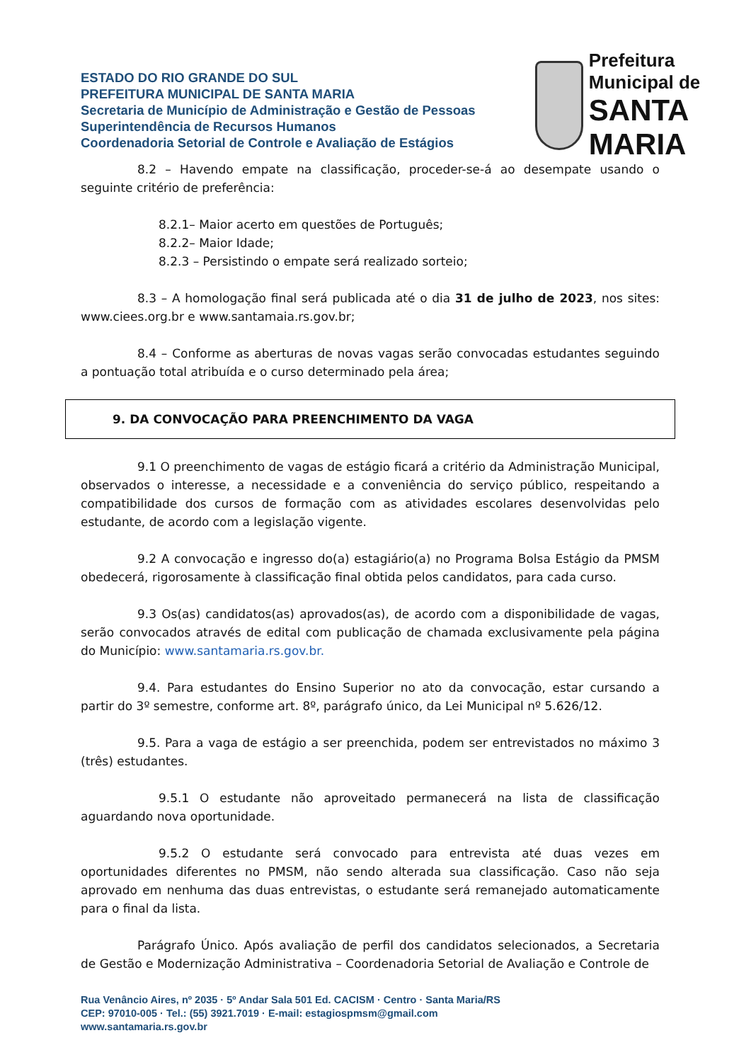ESTADO DO RIO GRANDE DO SUL
PREFEITURA MUNICIPAL DE SANTA MARIA
Secretaria de Município de Administração e Gestão de Pessoas
Superintendência de Recursos Humanos
Coordenadoria Setorial de Controle e Avaliação de Estágios
Prefeitura Municipal de
SANTA MARIA
8.2 – Havendo empate na classificação, proceder-se-á ao desempate usando o seguinte critério de preferência:
8.2.1– Maior acerto em questões de Português;
8.2.2– Maior Idade;
8.2.3 – Persistindo o empate será realizado sorteio;
8.3 – A homologação final será publicada até o dia 31 de julho de 2023, nos sites: www.ciees.org.br e www.santamaia.rs.gov.br;
8.4 – Conforme as aberturas de novas vagas serão convocadas estudantes seguindo a pontuação total atribuída e o curso determinado pela área;
9. DA CONVOCAÇÃO PARA PREENCHIMENTO DA VAGA
9.1 O preenchimento de vagas de estágio ficará a critério da Administração Municipal, observados o interesse, a necessidade e a conveniência do serviço público, respeitando a compatibilidade dos cursos de formação com as atividades escolares desenvolvidas pelo estudante, de acordo com a legislação vigente.
9.2 A convocação e ingresso do(a) estagiário(a) no Programa Bolsa Estágio da PMSM obedecerá, rigorosamente à classificação final obtida pelos candidatos, para cada curso.
9.3 Os(as) candidatos(as) aprovados(as), de acordo com a disponibilidade de vagas, serão convocados através de edital com publicação de chamada exclusivamente pela página do Município: www.santamaria.rs.gov.br.
9.4. Para estudantes do Ensino Superior no ato da convocação, estar cursando a partir do 3º semestre, conforme art. 8º, parágrafo único, da Lei Municipal nº 5.626/12.
9.5. Para a vaga de estágio a ser preenchida, podem ser entrevistados no máximo 3 (três) estudantes.
9.5.1 O estudante não aproveitado permanecerá na lista de classificação aguardando nova oportunidade.
9.5.2 O estudante será convocado para entrevista até duas vezes em oportunidades diferentes no PMSM, não sendo alterada sua classificação. Caso não seja aprovado em nenhuma das duas entrevistas, o estudante será remanejado automaticamente para o final da lista.
Parágrafo Único. Após avaliação de perfil dos candidatos selecionados, a Secretaria de Gestão e Modernização Administrativa – Coordenadoria Setorial de Avaliação e Controle de
Rua Venâncio Aires, nº 2035 · 5º Andar Sala 501 Ed. CACISM · Centro · Santa Maria/RS
CEP: 97010-005 · Tel.: (55) 3921.7019 · E-mail: estagiospmsm@gmail.com
www.santamaria.rs.gov.br